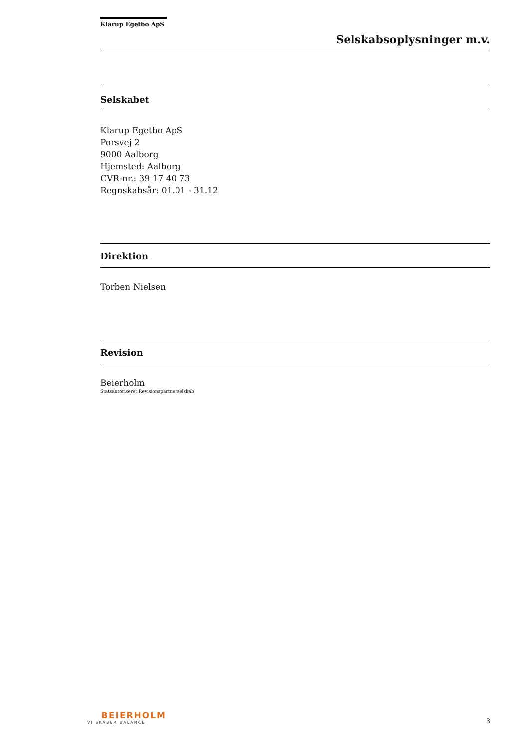Klarup Egetbo ApS
Selskabsoplysninger m.v.
Selskabet
Klarup Egetbo ApS
Porsvej 2
9000 Aalborg
Hjemsted: Aalborg
CVR-nr.: 39 17 40 73
Regnskabsår: 01.01 - 31.12
Direktion
Torben Nielsen
Revision
Beierholm
Statsautoriseret Revisionspartnerselskab
BEIERHOLM
VI SKABER BALANCE
3